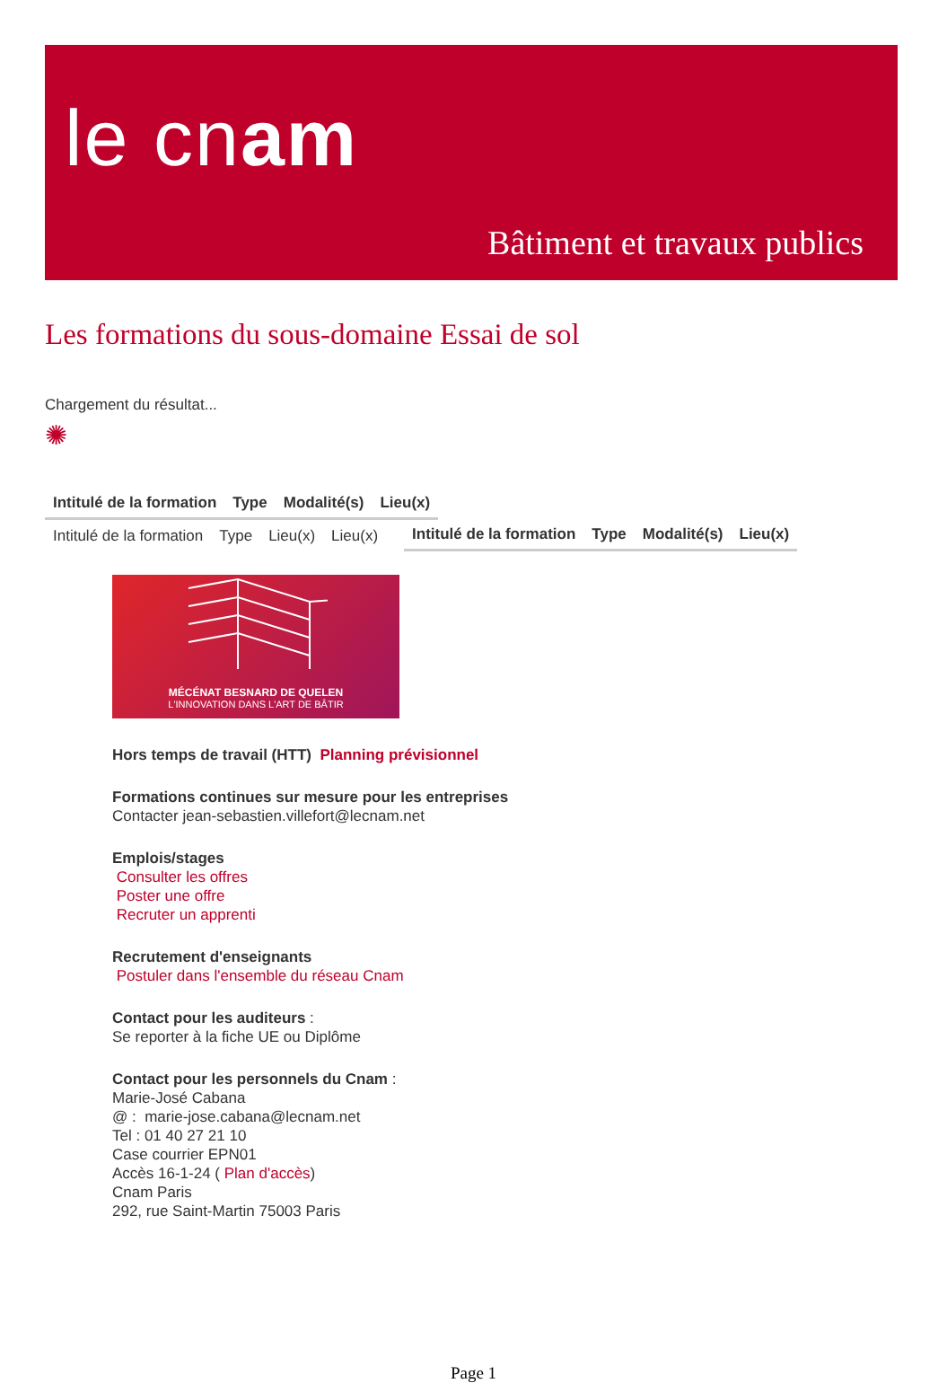le cnam
Bâtiment et travaux publics
Les formations du sous-domaine Essai de sol
Chargement du résultat...
✺
| Intitulé de la formation | Type | Modalité(s) | Lieu(x) |
| --- | --- | --- | --- |
| Intitulé de la formation | Type | Lieu(x) | Lieu(x) |
| Intitulé de la formation | Type | Modalité(s) | Lieu(x) |
| --- | --- | --- | --- |
MÉCÉNAT BESNARD DE QUELEN
L'INNOVATION DANS L'ART DE BÂTIR
Hors temps de travail (HTT) Planning prévisionnel
Formations continues sur mesure pour les entreprises
Contacter jean-sebastien.villefort@lecnam.net
Emplois/stages
Consulter les offres
Poster une offre
Recruter un apprenti
Recrutement d'enseignants
Postuler dans l'ensemble du réseau Cnam
Contact pour les auditeurs :
Se reporter à la fiche UE ou Diplôme
Contact pour les personnels du Cnam :
Marie-José Cabana
@ : marie-jose.cabana@lecnam.net
Tel : 01 40 27 21 10
Case courrier EPN01
Accès 16-1-24 ( Plan d'accès)
Cnam Paris
292, rue Saint-Martin 75003 Paris
Page 1